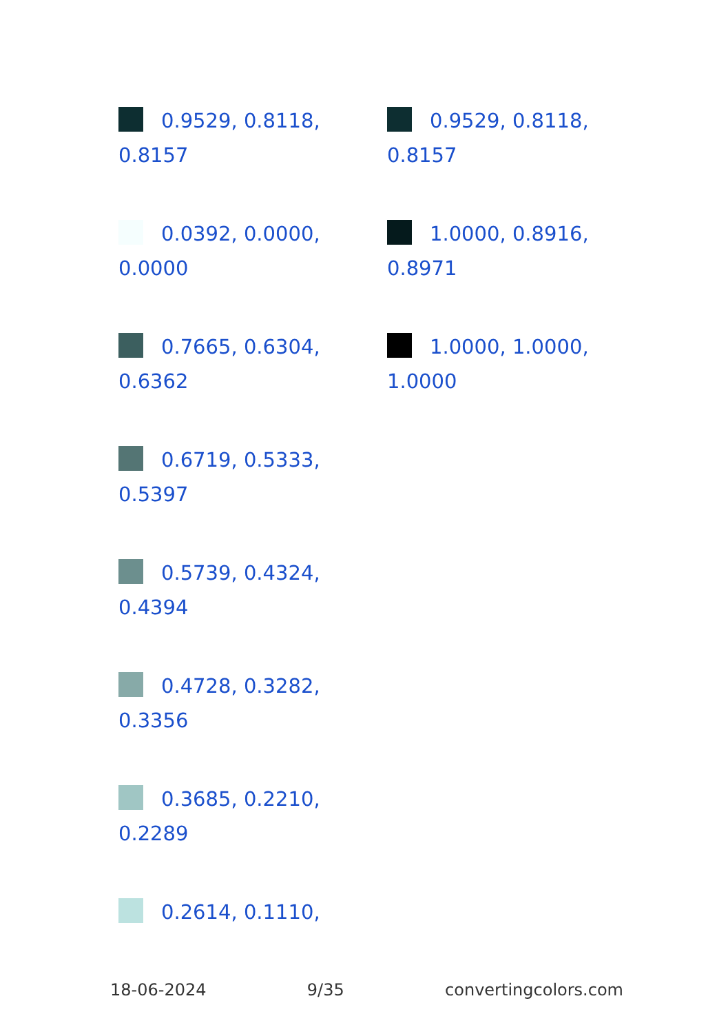0.9529, 0.8118, 0.8157
0.0392, 0.0000, 0.0000
0.7665, 0.6304, 0.6362
0.6719, 0.5333, 0.5397
0.5739, 0.4324, 0.4394
0.4728, 0.3282, 0.3356
0.3685, 0.2210, 0.2289
0.2614, 0.1110,
0.9529, 0.8118, 0.8157
1.0000, 0.8916, 0.8971
1.0000, 1.0000, 1.0000
18-06-2024 9/35 convertingcolors.com